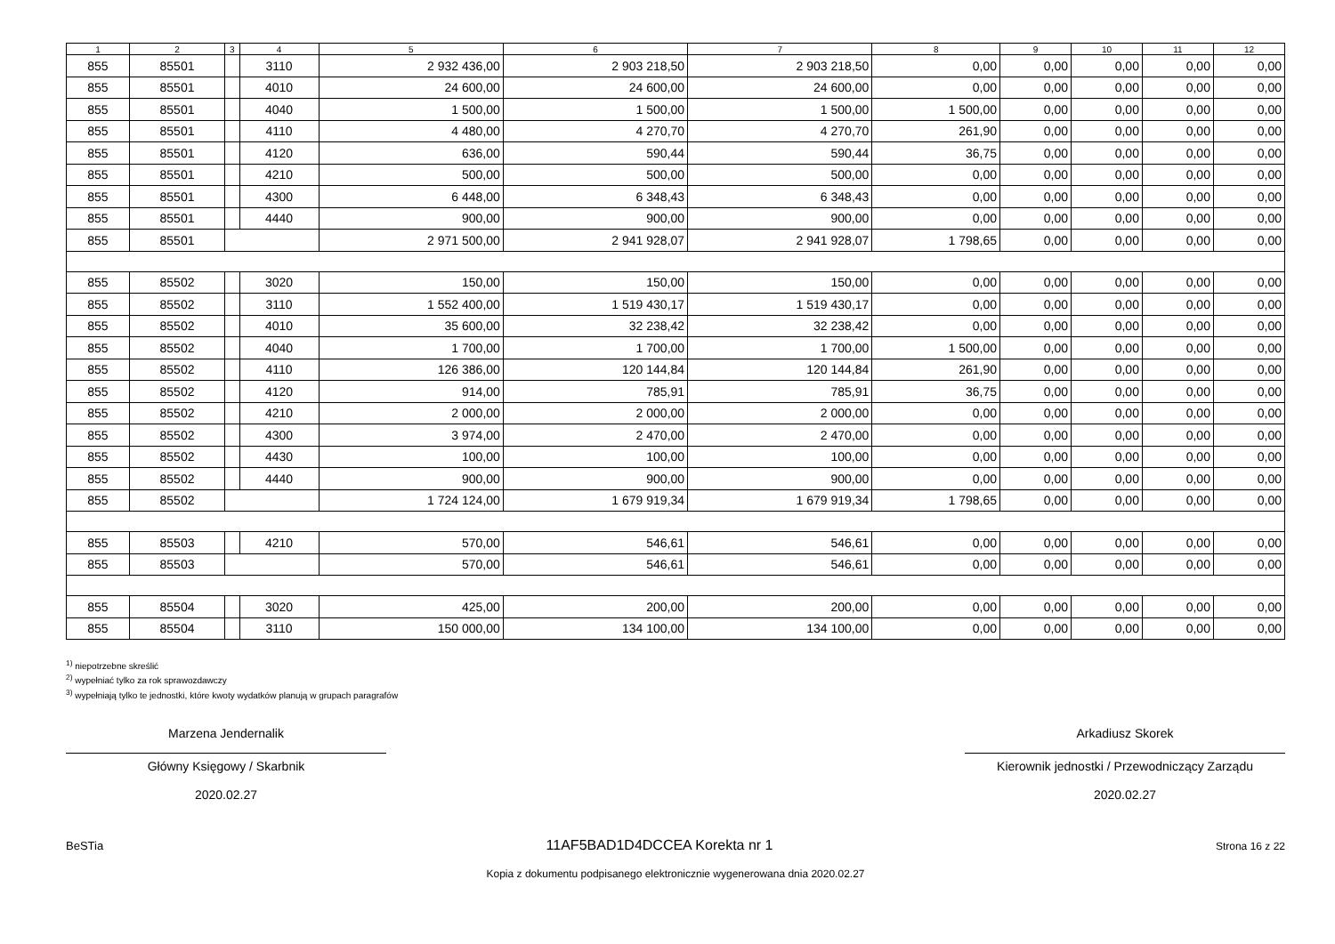| 1 | 2 | 3 | 4 | 5 | 6 | 7 | 8 | 9 | 10 | 11 | 12 |
| --- | --- | --- | --- | --- | --- | --- | --- | --- | --- | --- | --- |
| 855 | 85501 | | 3110 | 2 932 436,00 | 2 903 218,50 | 2 903 218,50 | 0,00 | 0,00 | 0,00 | 0,00 | 0,00 |
| 855 | 85501 | | 4010 | 24 600,00 | 24 600,00 | 24 600,00 | 0,00 | 0,00 | 0,00 | 0,00 | 0,00 |
| 855 | 85501 | | 4040 | 1 500,00 | 1 500,00 | 1 500,00 | 1 500,00 | 0,00 | 0,00 | 0,00 | 0,00 |
| 855 | 85501 | | 4110 | 4 480,00 | 4 270,70 | 4 270,70 | 261,90 | 0,00 | 0,00 | 0,00 | 0,00 |
| 855 | 85501 | | 4120 | 636,00 | 590,44 | 590,44 | 36,75 | 0,00 | 0,00 | 0,00 | 0,00 |
| 855 | 85501 | | 4210 | 500,00 | 500,00 | 500,00 | 0,00 | 0,00 | 0,00 | 0,00 | 0,00 |
| 855 | 85501 | | 4300 | 6 448,00 | 6 348,43 | 6 348,43 | 0,00 | 0,00 | 0,00 | 0,00 | 0,00 |
| 855 | 85501 | | 4440 | 900,00 | 900,00 | 900,00 | 0,00 | 0,00 | 0,00 | 0,00 | 0,00 |
| 855 | 85501 | | | 2 971 500,00 | 2 941 928,07 | 2 941 928,07 | 1 798,65 | 0,00 | 0,00 | 0,00 | 0,00 |
| 855 | 85502 | | 3020 | 150,00 | 150,00 | 150,00 | 0,00 | 0,00 | 0,00 | 0,00 | 0,00 |
| 855 | 85502 | | 3110 | 1 552 400,00 | 1 519 430,17 | 1 519 430,17 | 0,00 | 0,00 | 0,00 | 0,00 | 0,00 |
| 855 | 85502 | | 4010 | 35 600,00 | 32 238,42 | 32 238,42 | 0,00 | 0,00 | 0,00 | 0,00 | 0,00 |
| 855 | 85502 | | 4040 | 1 700,00 | 1 700,00 | 1 700,00 | 1 500,00 | 0,00 | 0,00 | 0,00 | 0,00 |
| 855 | 85502 | | 4110 | 126 386,00 | 120 144,84 | 120 144,84 | 261,90 | 0,00 | 0,00 | 0,00 | 0,00 |
| 855 | 85502 | | 4120 | 914,00 | 785,91 | 785,91 | 36,75 | 0,00 | 0,00 | 0,00 | 0,00 |
| 855 | 85502 | | 4210 | 2 000,00 | 2 000,00 | 2 000,00 | 0,00 | 0,00 | 0,00 | 0,00 | 0,00 |
| 855 | 85502 | | 4300 | 3 974,00 | 2 470,00 | 2 470,00 | 0,00 | 0,00 | 0,00 | 0,00 | 0,00 |
| 855 | 85502 | | 4430 | 100,00 | 100,00 | 100,00 | 0,00 | 0,00 | 0,00 | 0,00 | 0,00 |
| 855 | 85502 | | 4440 | 900,00 | 900,00 | 900,00 | 0,00 | 0,00 | 0,00 | 0,00 | 0,00 |
| 855 | 85502 | | | 1 724 124,00 | 1 679 919,34 | 1 679 919,34 | 1 798,65 | 0,00 | 0,00 | 0,00 | 0,00 |
| 855 | 85503 | | 4210 | 570,00 | 546,61 | 546,61 | 0,00 | 0,00 | 0,00 | 0,00 | 0,00 |
| 855 | 85503 | | | 570,00 | 546,61 | 546,61 | 0,00 | 0,00 | 0,00 | 0,00 | 0,00 |
| 855 | 85504 | | 3020 | 425,00 | 200,00 | 200,00 | 0,00 | 0,00 | 0,00 | 0,00 | 0,00 |
| 855 | 85504 | | 3110 | 150 000,00 | 134 100,00 | 134 100,00 | 0,00 | 0,00 | 0,00 | 0,00 | 0,00 |
<sup>1)</sup> niepotrzebne skreślić
<sup>2)</sup> wypełniać tylko za rok sprawozdawczy
<sup>3)</sup> wypełniają tylko te jednostki, które kwoty wydatków planują w grupach paragrafów
Marzena Jendernalik
Główny Księgowy / Skarbnik
2020.02.27
Arkadiusz Skorek
Kierownik jednostki / Przewodniczący Zarządu
2020.02.27
BeSTia 11AF5BAD1D4DCCEA Korekta nr 1 Strona 16 z 22
Kopia z dokumentu podpisanego elektronicznie wygenerowana dnia 2020.02.27